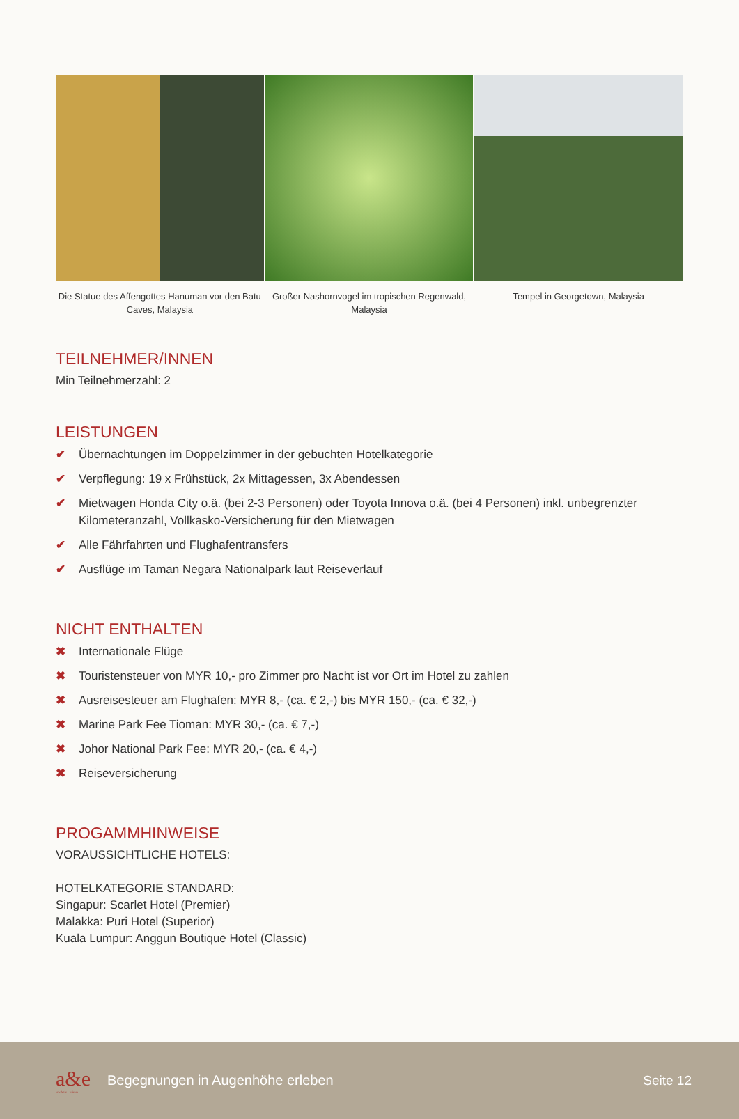Die Statue des Affengottes Hanuman vor den Batu Caves, Malaysia
Großer Nashornvogel im tropischen Regenwald, Malaysia
Tempel in Georgetown, Malaysia
TEILNEHMER/INNEN
Min Teilnehmerzahl: 2
LEISTUNGEN
✔ Übernachtungen im Doppelzimmer in der gebuchten Hotelkategorie
✔ Verpflegung: 19 x Frühstück, 2x Mittagessen, 3x Abendessen
✔ Mietwagen Honda City o.ä. (bei 2-3 Personen) oder Toyota Innova o.ä. (bei 4 Personen) inkl. unbegrenzter Kilometeranzahl, Vollkasko-Versicherung für den Mietwagen
✔ Alle Fährfahrten und Flughafentransfers
✔ Ausflüge im Taman Negara Nationalpark laut Reiseverlauf
NICHT ENTHALTEN
✖ Internationale Flüge
✖ Touristensteuer von MYR 10,- pro Zimmer pro Nacht ist vor Ort im Hotel zu zahlen
✖ Ausreisesteuer am Flughafen: MYR 8,- (ca. € 2,-) bis MYR 150,- (ca. € 32,-)
✖ Marine Park Fee Tioman: MYR 30,- (ca. € 7,-)
✖ Johor National Park Fee: MYR 20,- (ca. € 4,-)
✖ Reiseversicherung
PROGAMMHINWEISE
VORAUSSICHTLICHE HOTELS:
HOTELKATEGORIE STANDARD:
Singapur: Scarlet Hotel (Premier)
Malakka: Puri Hotel (Superior)
Kuala Lumpur: Anggun Boutique Hotel (Classic)
a&e
erlebnis : reisen
Begegnungen in Augenhöhe erleben
Seite 12